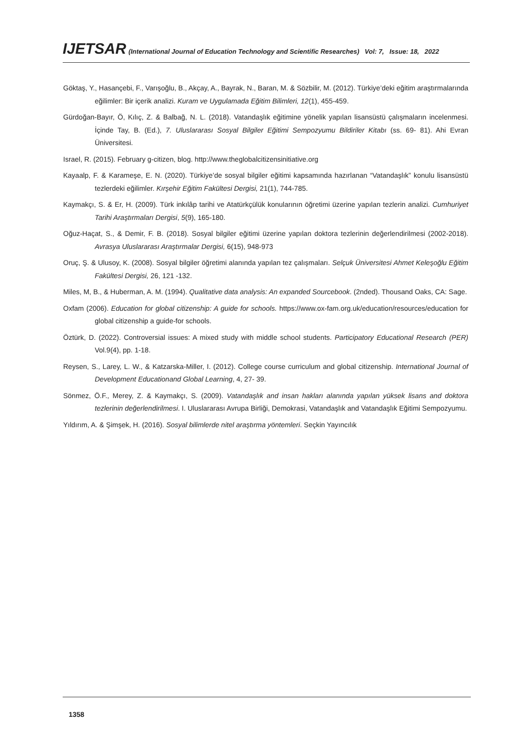IJETSAR (International Journal of Education Technology and Scientific Researches) Vol: 7, Issue: 18, 2022
Göktaş, Y., Hasançebi, F., Varışoğlu, B., Akçay, A., Bayrak, N., Baran, M. & Sözbilir, M. (2012). Türkiye’deki eğitim araştırmalarında eğilimler: Bir içerik analizi. Kuram ve Uygulamada Eğitim Bilimleri, 12(1), 455-459.
Gürdoğan-Bayır, Ö, Kılıç, Z. & Balbağ, N. L. (2018). Vatandaşlık eğitimine yönelik yapılan lisansüstü çalışmaların incelenmesi. İçinde Tay, B. (Ed.), 7. Uluslararası Sosyal Bilgiler Eğitimi Sempozyumu Bildiriler Kitabı (ss. 69- 81). Ahi Evran Üniversitesi.
Israel, R. (2015). February g-citizen, blog. http://www.theglobalcitizensinitiative.org
Kayaalp, F. & Karameşe, E. N. (2020). Türkiye’de sosyal bilgiler eğitimi kapsamında hazırlanan “Vatandaşlık” konulu lisansüstü tezlerdeki eğilimler. Kırşehir Eğitim Fakültesi Dergisi, 21(1), 744-785.
Kaymakçı, S. & Er, H. (2009). Türk inkılâp tarihi ve Atatürkçülük konularının öğretimi üzerine yapılan tezlerin analizi. Cumhuriyet Tarihi Araştırmaları Dergisi, 5(9), 165-180.
Oğuz-Haçat, S., & Demir, F. B. (2018). Sosyal bilgiler eğitimi üzerine yapılan doktora tezlerinin değerlendirilmesi (2002-2018). Avrasya Uluslararası Araştırmalar Dergisi, 6(15), 948-973
Oruç, Ş. & Ulusoy, K. (2008). Sosyal bilgiler öğretimi alanında yapılan tez çalışmaları. Selçuk Üniversitesi Ahmet Keleşoğlu Eğitim Fakültesi Dergisi, 26, 121 -132.
Miles, M, B., & Huberman, A. M. (1994). Qualitative data analysis: An expanded Sourcebook. (2nded). Thousand Oaks, CA: Sage.
Oxfam (2006). Education for global citizenship: A guide for schools. https://www.ox-fam.org.uk/education/resources/education for global citizenship a guide-for schools.
Öztürk, D. (2022). Controversial issues: A mixed study with middle school students. Participatory Educational Research (PER) Vol.9(4), pp. 1-18.
Reysen, S., Larey, L. W., & Katzarska-Miller, I. (2012). College course curriculum and global citizenship. International Journal of Development Educationand Global Learning, 4, 27- 39.
Sönmez, Ö.F., Merey, Z. & Kaymakçı, S. (2009). Vatandaşlık and insan hakları alanında yapılan yüksek lisans and doktora tezlerinin değerlendirilmesi. I. Uluslararası Avrupa Birliği, Demokrasi, Vatandaşlık and Vatandaşlık Eğitimi Sempozyumu.
Yıldırım, A. & Şimşek, H. (2016). Sosyal bilimlerde nitel araştırma yöntemleri. Seçkin Yayıncılık
1358